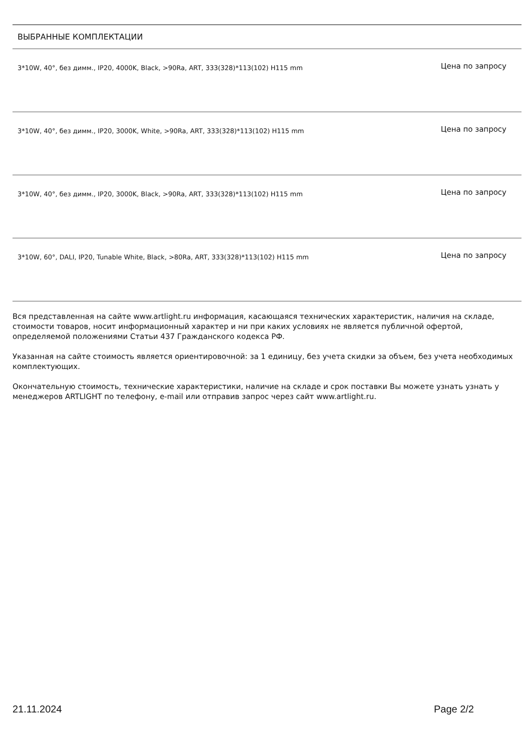ВЫБРАННЫЕ КОМПЛЕКТАЦИИ
| 3*10W, 40°, без димм., IP20, 4000K, Black, >90Ra, ART, 333(328)*113(102) H115 mm | Цена по запросу |
| 3*10W, 40°, без димм., IP20, 3000K, White, >90Ra, ART, 333(328)*113(102) H115 mm | Цена по запросу |
| 3*10W, 40°, без димм., IP20, 3000K, Black, >90Ra, ART, 333(328)*113(102) H115 mm | Цена по запросу |
| 3*10W, 60°, DALI, IP20, Tunable White, Black, >80Ra, ART, 333(328)*113(102) H115 mm | Цена по запросу |
Вся представленная на сайте www.artlight.ru информация, касающаяся технических характеристик, наличия на складе, стоимости товаров, носит информационный характер и ни при каких условиях не является публичной офертой, определяемой положениями Статьи 437 Гражданского кодекса РФ.
Указанная на сайте стоимость является ориентировочной: за 1 единицу, без учета скидки за объем, без учета необходимых комплектующих.
Окончательную стоимость, технические характеристики, наличие на складе и срок поставки Вы можете узнать узнать у менеджеров ARTLIGHT по телефону, e-mail или отправив запрос через сайт www.artlight.ru.
21.11.2024 Page 2/2